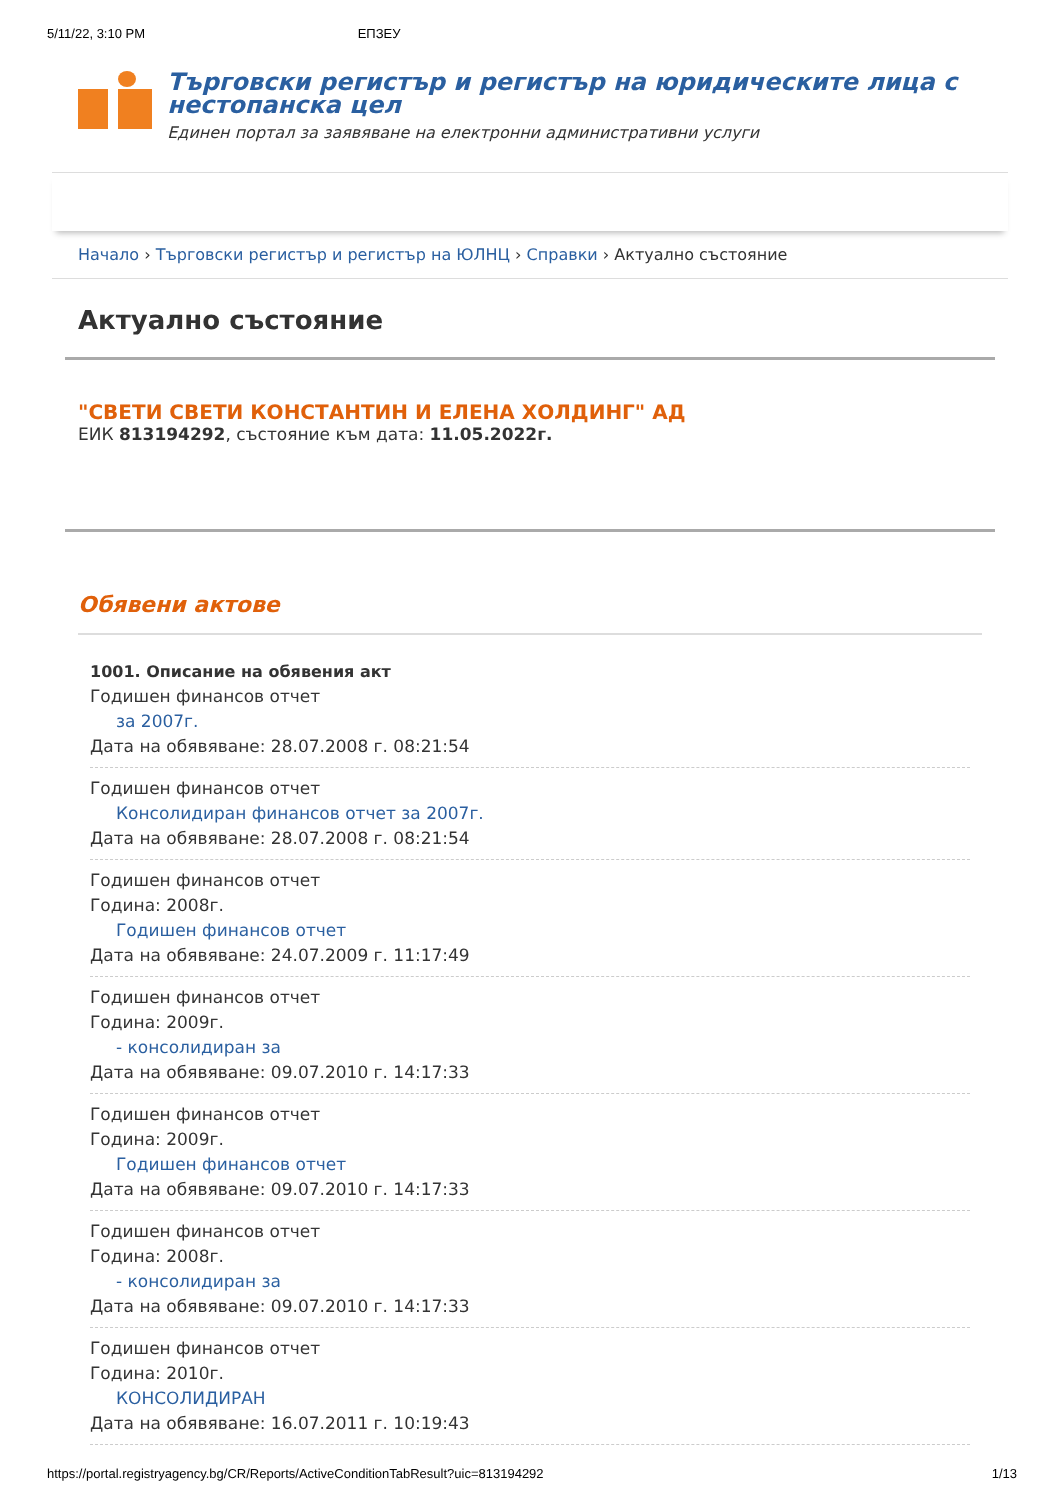5/11/22, 3:10 PM ЕПЗЕУ
Търговски регистър и регистър на юридическите лица с нестопанска цел
Единен портал за заявяване на електронни административни услуги
Начало › Търговски регистър и регистър на ЮЛНЦ › Справки › Актуално състояние
Актуално състояние
"СВЕТИ СВЕТИ КОНСТАНТИН И ЕЛЕНА ХОЛДИНГ" АД
ЕИК 813194292, състояние към дата: 11.05.2022г.
Обявени актове
1001. Описание на обявения акт
Годишен финансов отчет
за 2007г.
Дата на обявяване: 28.07.2008 г. 08:21:54
Годишен финансов отчет
Консолидиран финансов отчет за 2007г.
Дата на обявяване: 28.07.2008 г. 08:21:54
Годишен финансов отчет
Година: 2008г.
Годишен финансов отчет
Дата на обявяване: 24.07.2009 г. 11:17:49
Годишен финансов отчет
Година: 2009г.
- консолидиран за
Дата на обявяване: 09.07.2010 г. 14:17:33
Годишен финансов отчет
Година: 2009г.
Годишен финансов отчет
Дата на обявяване: 09.07.2010 г. 14:17:33
Годишен финансов отчет
Година: 2008г.
- консолидиран за
Дата на обявяване: 09.07.2010 г. 14:17:33
Годишен финансов отчет
Година: 2010г.
КОНСОЛИДИРАН
Дата на обявяване: 16.07.2011 г. 10:19:43
https://portal.registryagency.bg/CR/Reports/ActiveConditionTabResult?uic=813194292 1/13